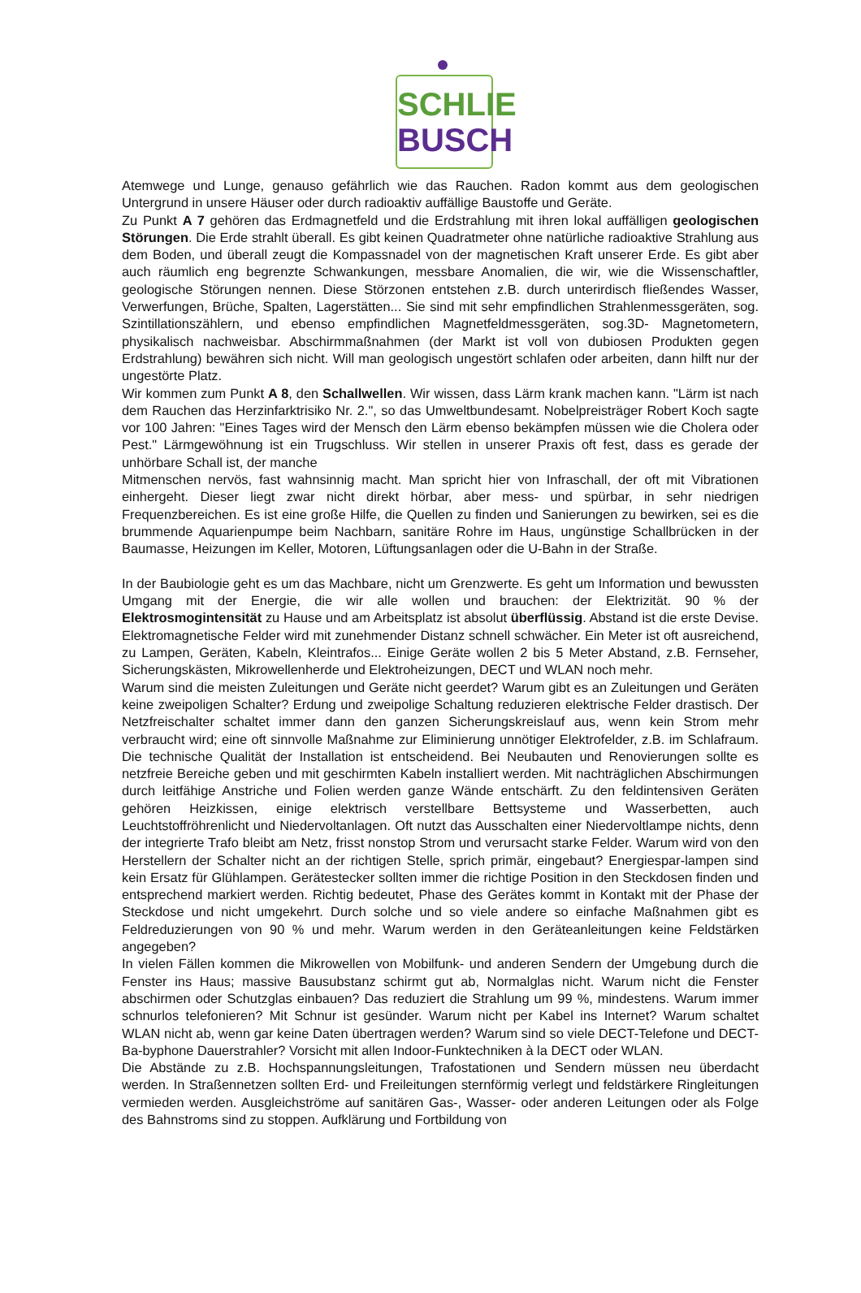SCHLIE
BUSCH
Atemwege und Lunge, genauso gefährlich wie das Rauchen. Radon kommt aus dem geologischen Untergrund in unsere Häuser oder durch radioaktiv auffällige Baustoffe und Geräte.
Zu Punkt A 7 gehören das Erdmagnetfeld und die Erdstrahlung mit ihren lokal auffälligen geologischen Störungen. Die Erde strahlt überall. Es gibt keinen Quadratmeter ohne natürliche radioaktive Strahlung aus dem Boden, und überall zeugt die Kompassnadel von der magnetischen Kraft unserer Erde. Es gibt aber auch räumlich eng begrenzte Schwankungen, messbare Anomalien, die wir, wie die Wissenschaftler, geologische Störungen nennen. Diese Störzonen entstehen z.B. durch unterirdisch fließendes Wasser, Verwerfungen, Brüche, Spalten, Lagerstätten... Sie sind mit sehr empfindlichen Strahlenmessgeräten, sog. Szintillationszählern, und ebenso empfindlichen Magnetfeldmessgeräten, sog.3D- Magnetometern, physikalisch nachweisbar. Abschirmmaßnahmen (der Markt ist voll von dubiosen Produkten gegen Erdstrahlung) bewähren sich nicht. Will man geologisch ungestört schlafen oder arbeiten, dann hilft nur der ungestörte Platz.
Wir kommen zum Punkt A 8, den Schallwellen. Wir wissen, dass Lärm krank machen kann. "Lärm ist nach dem Rauchen das Herzinfarktrisiko Nr. 2.", so das Umweltbundesamt. Nobelpreisträger Robert Koch sagte vor 100 Jahren: "Eines Tages wird der Mensch den Lärm ebenso bekämpfen müssen wie die Cholera oder Pest." Lärmgewöhnung ist ein Trugschluss. Wir stellen in unserer Praxis oft fest, dass es gerade der unhörbare Schall ist, der manche
Mitmenschen nervös, fast wahnsinnig macht. Man spricht hier von Infraschall, der oft mit Vibrationen einhergeht. Dieser liegt zwar nicht direkt hörbar, aber mess- und spürbar, in sehr niedrigen Frequenzbereichen. Es ist eine große Hilfe, die Quellen zu finden und Sanierungen zu bewirken, sei es die brummende Aquarienpumpe beim Nachbarn, sanitäre Rohre im Haus, ungünstige Schallbrücken in der Baumasse, Heizungen im Keller, Motoren, Lüftungsanlagen oder die U-Bahn in der Straße.
In der Baubiologie geht es um das Machbare, nicht um Grenzwerte. Es geht um Information und bewussten Umgang mit der Energie, die wir alle wollen und brauchen: der Elektrizität. 90 % der Elektrosmogintensität zu Hause und am Arbeitsplatz ist absolut überflüssig. Abstand ist die erste Devise. Elektromagnetische Felder wird mit zunehmender Distanz schnell schwächer. Ein Meter ist oft ausreichend, zu Lampen, Geräten, Kabeln, Kleintrafos... Einige Geräte wollen 2 bis 5 Meter Abstand, z.B. Fernseher, Sicherungskästen, Mikrowellenherde und Elektroheizungen, DECT und WLAN noch mehr.
Warum sind die meisten Zuleitungen und Geräte nicht geerdet? Warum gibt es an Zuleitungen und Geräten keine zweipoligen Schalter? Erdung und zweipolige Schaltung reduzieren elektrische Felder drastisch. Der Netzfreischalter schaltet immer dann den ganzen Sicherungskreislauf aus, wenn kein Strom mehr verbraucht wird; eine oft sinnvolle Maßnahme zur Eliminierung unnötiger Elektrofelder, z.B. im Schlafraum. Die technische Qualität der Installation ist entscheidend. Bei Neubauten und Renovierungen sollte es netzfreie Bereiche geben und mit geschirmten Kabeln installiert werden. Mit nachträglichen Abschirmungen durch leitfähige Anstriche und Folien werden ganze Wände entschärft. Zu den feldintensiven Geräten gehören Heizkissen, einige elektrisch verstellbare Bettsysteme und Wasserbetten, auch Leuchtstoffröhrenlicht und Niedervoltanlagen. Oft nutzt das Ausschalten einer Niedervoltlampe nichts, denn der integrierte Trafo bleibt am Netz, frisst nonstop Strom und verursacht starke Felder. Warum wird von den Herstellern der Schalter nicht an der richtigen Stelle, sprich primär, eingebaut? Energiespar-lampen sind kein Ersatz für Glühlampen. Gerätestecker sollten immer die richtige Position in den Steckdosen finden und entsprechend markiert werden. Richtig bedeutet, Phase des Gerätes kommt in Kontakt mit der Phase der Steckdose und nicht umgekehrt. Durch solche und so viele andere so einfache Maßnahmen gibt es Feldreduzierungen von 90 % und mehr. Warum werden in den Geräteanleitungen keine Feldstärken angegeben?
In vielen Fällen kommen die Mikrowellen von Mobilfunk- und anderen Sendern der Umgebung durch die Fenster ins Haus; massive Bausubstanz schirmt gut ab, Normalglas nicht. Warum nicht die Fenster abschirmen oder Schutzglas einbauen? Das reduziert die Strahlung um 99 %, mindestens. Warum immer schnurlos telefonieren? Mit Schnur ist gesünder. Warum nicht per Kabel ins Internet? Warum schaltet WLAN nicht ab, wenn gar keine Daten übertragen werden? Warum sind so viele DECT-Telefone und DECT-Ba-byphone Dauerstrahler? Vorsicht mit allen Indoor-Funktechniken à la DECT oder WLAN.
Die Abstände zu z.B. Hochspannungsleitungen, Trafostationen und Sendern müssen neu überdacht werden. In Straßennetzen sollten Erd- und Freileitungen sternförmig verlegt und feldstärkere Ringleitungen vermieden werden. Ausgleichströme auf sanitären Gas-, Wasser- oder anderen Leitungen oder als Folge des Bahnstroms sind zu stoppen. Aufklärung und Fortbildung von